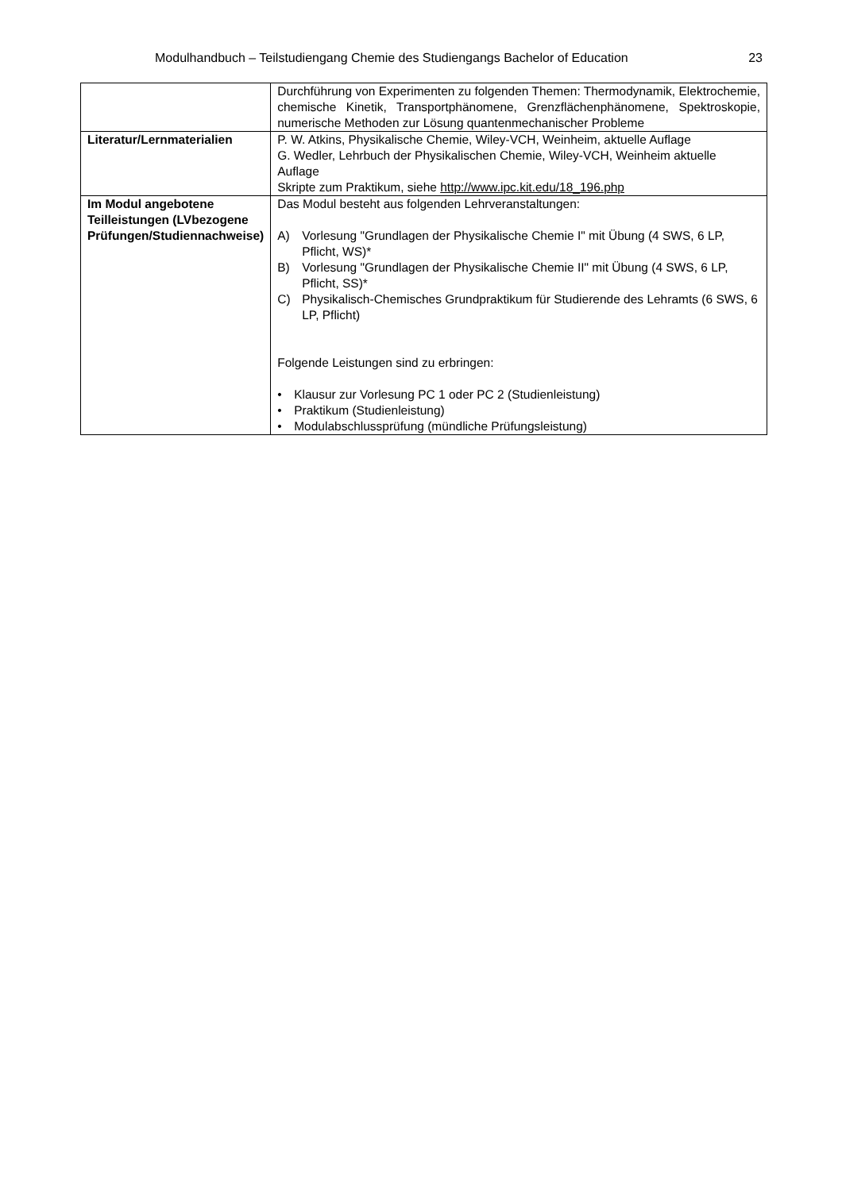Modulhandbuch – Teilstudiengang Chemie des Studiengangs Bachelor of Education 23
| | Durchführung von Experimenten zu folgenden Themen: Thermodynamik, Elektrochemie, chemische Kinetik, Transportphänomene, Grenzflächenphänomene, Spektroskopie, numerische Methoden zur Lösung quantenmechanischer Probleme |
| Literatur/Lernmaterialien | P. W. Atkins, Physikalische Chemie, Wiley-VCH, Weinheim, aktuelle Auflage G. Wedler, Lehrbuch der Physikalischen Chemie, Wiley-VCH, Weinheim aktuelle Auflage Skripte zum Praktikum, siehe http://www.ipc.kit.edu/18_196.php |
| Im Modul angebotene Teilleistungen (LVbezogene Prüfungen/Studiennachweise) | Das Modul besteht aus folgenden Lehrveranstaltungen: A) Vorlesung "Grundlagen der Physikalische Chemie I" mit Übung (4 SWS, 6 LP, Pflicht, WS)* B) Vorlesung "Grundlagen der Physikalische Chemie II" mit Übung (4 SWS, 6 LP, Pflicht, SS)* C) Physikalisch-Chemisches Grundpraktikum für Studierende des Lehramts (6 SWS, 6 LP, Pflicht) Folgende Leistungen sind zu erbringen: • Klausur zur Vorlesung PC 1 oder PC 2 (Studienleistung) • Praktikum (Studienleistung) • Modulabschlussprüfung (mündliche Prüfungsleistung) |